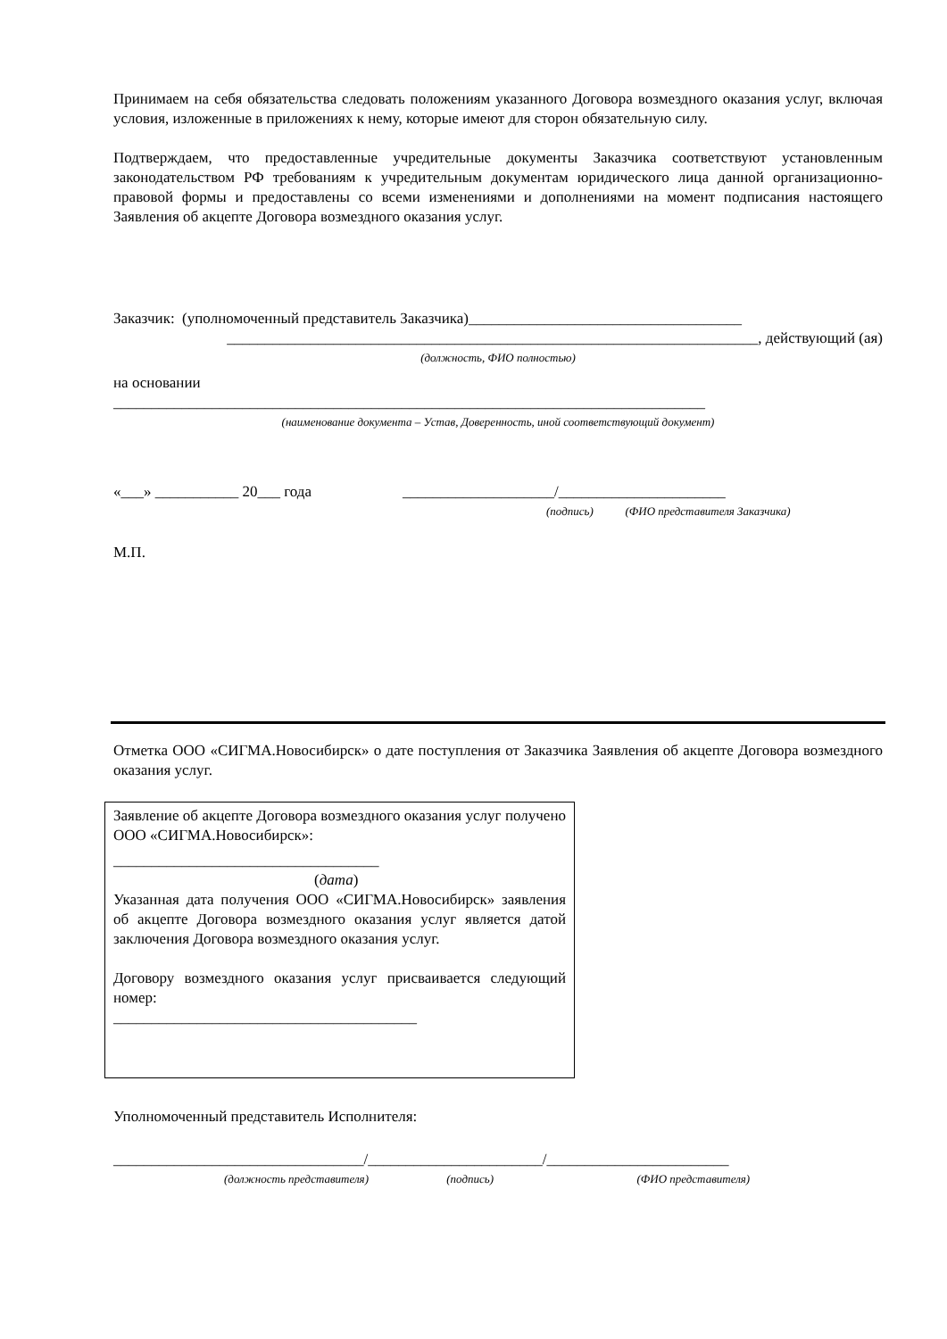Принимаем на себя обязательства следовать положениям указанного Договора возмездного оказания услуг, включая условия, изложенные в приложениях к нему, которые имеют для сторон обязательную силу.
Подтверждаем, что предоставленные учредительные документы Заказчика соответствуют установ­ленным законодательством РФ требованиям к учредительным документам юридического лица дан­ной организационно-правовой формы и предоставлены со всеми изменениями и дополнениями на момент подписания настоящего Заявления об акцепте Договора возмездного оказания услуг.
Заказчик: (уполномоченный представитель Заказчика)____________________________________
______________________________________________________________________, действующий (ая)
(должность, ФИО полностью)
на основании
______________________________________________________________________________
(наименование документа – Устав, Доверенность, иной соответствующий документ)
«___» ___________ 20___ года ____________________/______________________
(подпись) (ФИО представителя Заказчика)
М.П.
Отметка ООО «СИГМА.Новосибирск» о дате поступления от Заказчика Заявления об акцепте Дого­вора возмездного оказания услуг.
Заявление об акцепте Договора возмездного оказания услуг получено ООО «СИГМА.Новосибирск»:
___________________________________
(дата)
Указанная дата получения ООО «СИГМА.Новосибирск» заявления об акцепте Договора возмездного оказания услуг является датой заключения Договора возмездного оказания услуг.
Договору возмездного оказания услуг присваивается сле­дующий номер:
________________________________________
Уполномоченный представитель Исполнителя:
_________________________________/_______________________/________________________
(должность представителя) (подпись) (ФИО представителя)